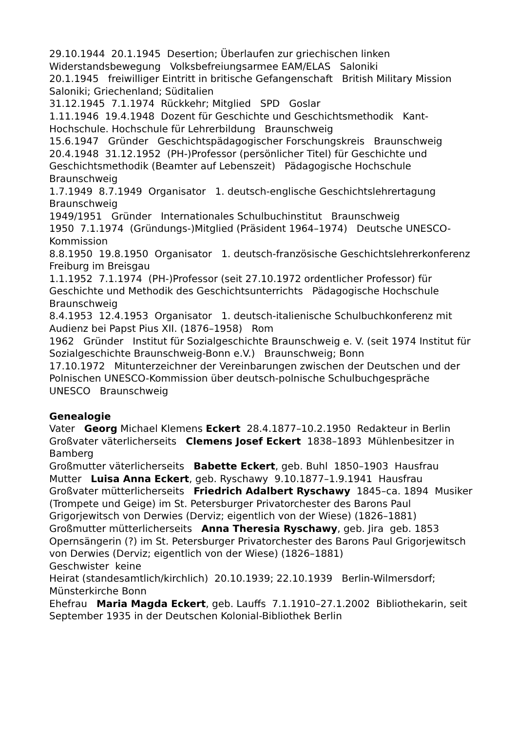29.10.1944 20.1.1945 Desertion; Überlaufen zur griechischen linken Widerstandsbewegung Volksbefreiungsarmee EAM/ELAS Saloniki
20.1.1945 freiwilliger Eintritt in britische Gefangenschaft British Military Mission Saloniki; Griechenland; Süditalien
31.12.1945 7.1.1974 Rückkehr; Mitglied SPD Goslar
1.11.1946 19.4.1948 Dozent für Geschichte und Geschichtsmethodik Kant-Hochschule. Hochschule für Lehrerbildung Braunschweig
15.6.1947 Gründer Geschichtspädagogischer Forschungskreis Braunschweig
20.4.1948 31.12.1952 (PH-)Professor (persönlicher Titel) für Geschichte und Geschichtsmethodik (Beamter auf Lebenszeit) Pädagogische Hochschule Braunschweig
1.7.1949 8.7.1949 Organisator 1. deutsch-englische Geschichtslehrertagung Braunschweig
1949/1951 Gründer Internationales Schulbuchinstitut Braunschweig
1950 7.1.1974 (Gründungs-)Mitglied (Präsident 1964–1974) Deutsche UNESCO-Kommission
8.8.1950 19.8.1950 Organisator 1. deutsch-französische Geschichtslehrerkonferenz Freiburg im Breisgau
1.1.1952 7.1.1974 (PH-)Professor (seit 27.10.1972 ordentlicher Professor) für Geschichte und Methodik des Geschichtsunterrichts Pädagogische Hochschule Braunschweig
8.4.1953 12.4.1953 Organisator 1. deutsch-italienische Schulbuchkonferenz mit Audienz bei Papst Pius XII. (1876–1958) Rom
1962 Gründer Institut für Sozialgeschichte Braunschweig e. V. (seit 1974 Institut für Sozialgeschichte Braunschweig-Bonn e.V.) Braunschweig; Bonn
17.10.1972 Mitunterzeichner der Vereinbarungen zwischen der Deutschen und der Polnischen UNESCO-Kommission über deutsch-polnische Schulbuchgespräche UNESCO Braunschweig
Genealogie
Vater Georg Michael Klemens Eckert 28.4.1877–10.2.1950 Redakteur in Berlin
Großvater väterlicherseits Clemens Josef Eckert 1838–1893 Mühlenbesitzer in Bamberg
Großmutter väterlicherseits Babette Eckert, geb. Buhl 1850–1903 Hausfrau
Mutter Luisa Anna Eckert, geb. Ryschawy 9.10.1877–1.9.1941 Hausfrau
Großvater mütterlicherseits Friedrich Adalbert Ryschawy 1845–ca. 1894 Musiker (Trompete und Geige) im St. Petersburger Privatorchester des Barons Paul Grigorjewitsch von Derwies (Derviz; eigentlich von der Wiese) (1826–1881)
Großmutter mütterlicherseits Anna Theresia Ryschawy, geb. Jira geb. 1853 Opernsängerin (?) im St. Petersburger Privatorchester des Barons Paul Grigorjewitsch von Derwies (Derviz; eigentlich von der Wiese) (1826–1881)
Geschwister keine
Heirat (standesamtlich/kirchlich) 20.10.1939; 22.10.1939 Berlin-Wilmersdorf; Münsterkirche Bonn
Ehefrau Maria Magda Eckert, geb. Lauffs 7.1.1910–27.1.2002 Bibliothekarin, seit September 1935 in der Deutschen Kolonial-Bibliothek Berlin